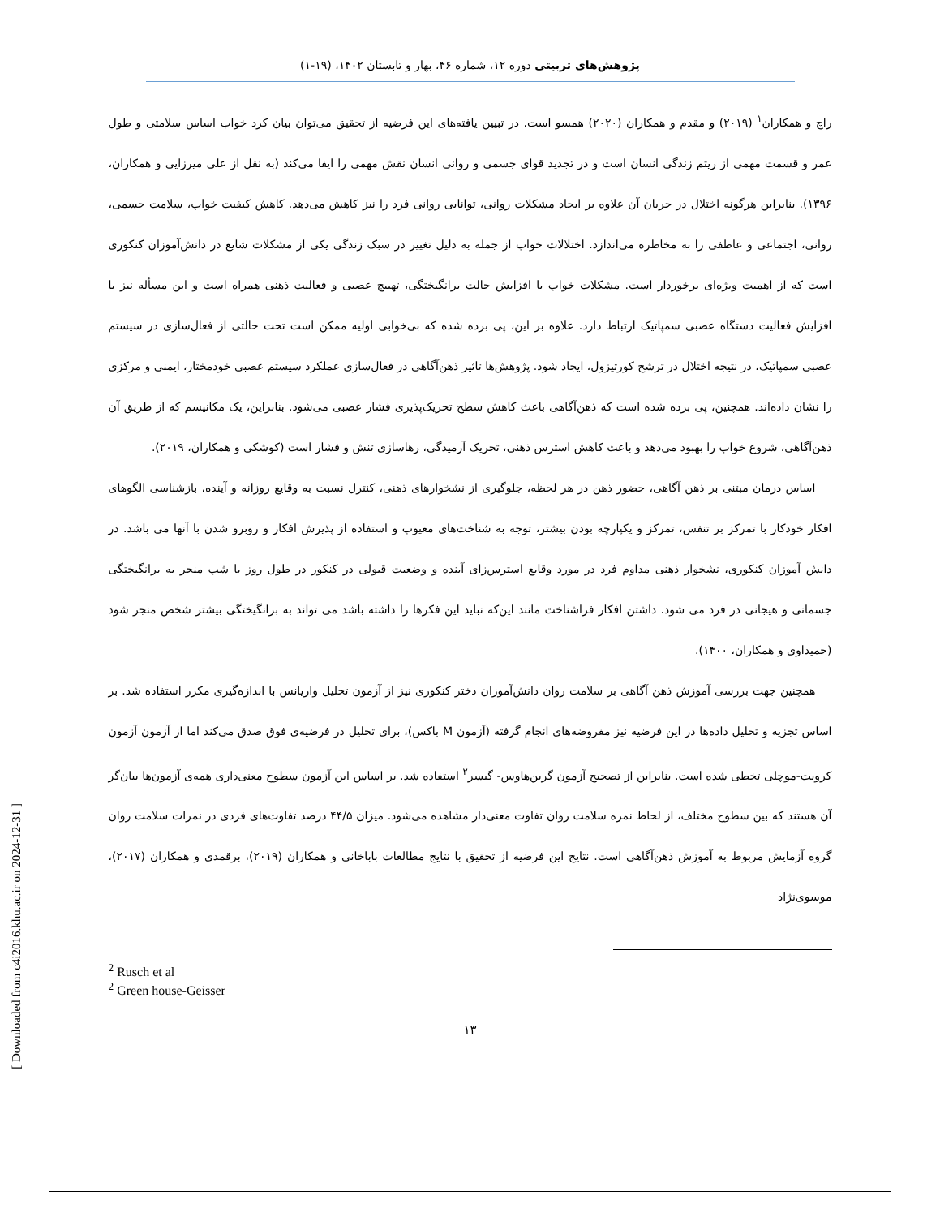پژوهش‌های تربیتی دوره ۱۲، شماره ۴۶، بهار و تابستان ۱۴۰۲، (۱۹-۱)
راچ و همکاران<sup>۱</sup> (۲۰۱۹) و مقدم و همکاران (۲۰۲۰) همسو است. در تبیین یافته‌های این فرضیه از تحقیق می‌توان بیان کرد خواب اساس سلامتی و طول عمر و قسمت مهمی از ریتم زندگی انسان است و در تجدید قوای جسمی و روانی انسان نقش مهمی را ایفا می‌کند (به نقل از علی میرزایی و همکاران، ۱۳۹۶). بنابراین هرگونه اختلال در جریان آن علاوه بر ایجاد مشکلات روانی، توانایی روانی فرد را نیز کاهش می‌دهد. کاهش کیفیت خواب، سلامت جسمی، روانی، اجتماعی و عاطفی را به مخاطره می‌اندازد. اختلالات خواب از جمله به دلیل تغییر در سبک زندگی یکی از مشکلات شایع در دانش‌آموزان کنکوری است که از اهمیت ویژه‌ای برخوردار است. مشکلات خواب با افزایش حالت برانگیختگی، تهییج عصبی و فعالیت ذهنی همراه است و این مسأله نیز با افزایش فعالیت دستگاه عصبی سمپاتیک ارتباط دارد. علاوه بر این، پی برده شده که بی‌خوابی اولیه ممکن است تحت حالتی از فعال‌سازی در سیستم عصبی سمپاتیک، در نتیجه اختلال در ترشح کورتیزول، ایجاد شود. پژوهش‌ها تاثیر ذهن‌آگاهی در فعال‌سازی عملکرد سیستم عصبی خودمختار، ایمنی و مرکزی را نشان داده‌اند. همچنین، پی برده شده است که ذهن‌آگاهی باعث کاهش سطح تحریک‌پذیری فشار عصبی می‌شود. بنابراین، یک مکانیسم که از طریق آن ذهن‌آگاهی، شروع خواب را بهبود می‌دهد و باعث کاهش استرس ذهنی، تحریک آرمیدگی، رهاسازی تنش و فشار است (کوشکی و همکاران، ۲۰۱۹).
اساس درمان مبتنی بر ذهن آگاهی، حضور ذهن در هر لحظه، جلوگیری از نشخوارهای ذهنی، کنترل نسبت به وقایع روزانه و آینده، بازشناسی الگوهای افکار خودکار با تمرکز بر تنفس، تمرکز و یکپارچه بودن بیشتر، توجه به شناخت‌های معیوب و استفاده از پذیرش افکار و روبرو شدن با آنها می باشد. در دانش آموزان کنکوری، نشخوار ذهنی مداوم فرد در مورد وقایع استرس‌زای آینده و وضعیت قبولی در کنکور در طول روز یا شب منجر به برانگیختگی جسمانی و هیجانی در فرد می شود. داشتن افکار فراشناخت مانند این‌که نباید این فکرها را داشته باشد می تواند به برانگیختگی بیشتر شخص منجر شود (حمیداوی و همکاران، ۱۴۰۰).
همچنین جهت بررسی آموزش ذهن آگاهی بر سلامت روان دانش‌آموزان دختر کنکوری نیز از آزمون تحلیل واریانس با اندازه‌گیری مکرر استفاده شد. بر اساس تجزیه و تحلیل داده‌ها در این فرضیه نیز مفروضه‌های انجام گرفته (آزمون M باکس)، برای تحلیل در فرضیه‌ی فوق صدق می‌کند اما از آزمون آزمون کرویت-موچلی تخطی شده است. بنابراین از تصحیح آزمون گرین‌هاوس- گیسر<sup>۲</sup> استفاده شد. بر اساس این آزمون سطوح معنی‌داری همه‌ی آزمون‌ها بیان‌گر آن هستند که بین سطوح مختلف، از لحاظ نمره سلامت روان تفاوت معنی‌دار مشاهده می‌شود. میزان ۴۴/۵ درصد تفاوت‌های فردی در نمرات سلامت روان گروه آزمایش مربوط به آموزش ذهن‌آگاهی است. نتایج این فرضیه از تحقیق با نتایج مطالعات باباخانی و همکاران (۲۰۱۹)، برقمدی و همکاران (۲۰۱۷)، موسوی‌نژاد
<sup>2</sup> Rusch et al
<sup>2</sup> Green house-Geisser
۱۳
[ Downloaded from c4i2016.khu.ac.ir on 2024-12-31 ]